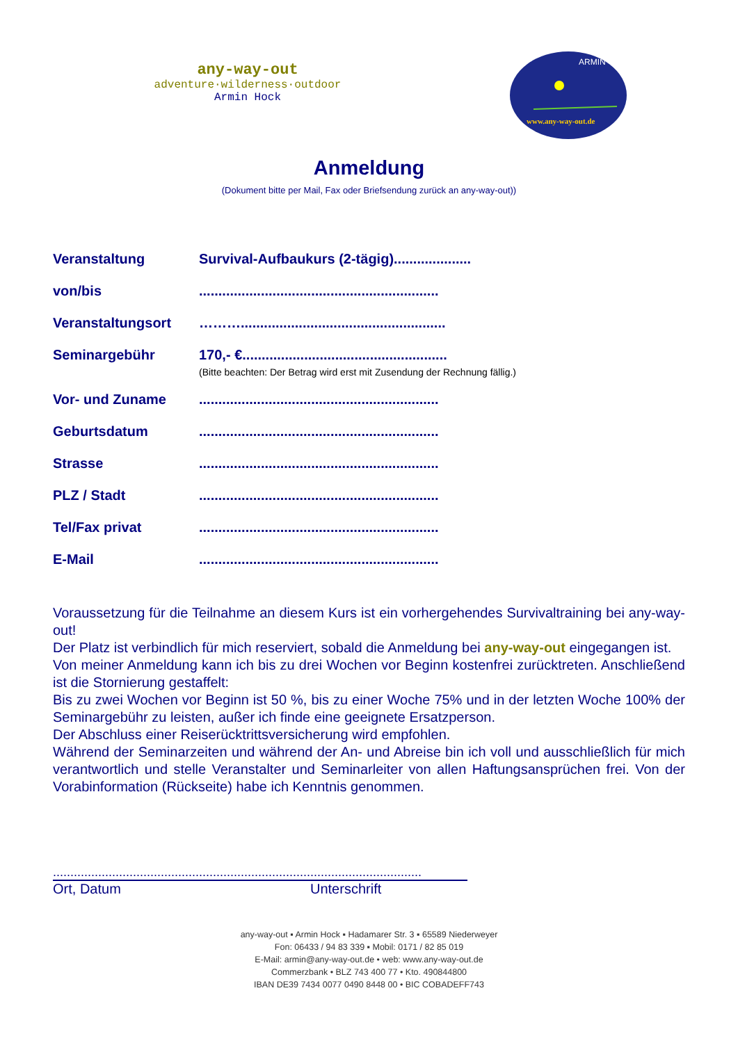any-way-out
adventure·wilderness·outdoor
Armin Hock
ARMIN
www.any-way-out.de
Anmeldung
(Dokument bitte per Mail, Fax oder Briefsendung zurück an any-way-out))
Veranstaltung Survival-Aufbaukurs (2-tägig)....................
von/bis ..............................................................
Veranstaltungsort ……….....................................................
Seminargebühr 170,- €.....................................................
(Bitte beachten: Der Betrag wird erst mit Zusendung der Rechnung fällig.)
Vor- und Zuname ..............................................................
Geburtsdatum ..............................................................
Strasse ..............................................................
PLZ / Stadt ..............................................................
Tel/Fax privat ..............................................................
E-Mail ..............................................................
Voraussetzung für die Teilnahme an diesem Kurs ist ein vorhergehendes Survivaltraining bei any-way-out!
Der Platz ist verbindlich für mich reserviert, sobald die Anmeldung bei any-way-out eingegangen ist.
Von meiner Anmeldung kann ich bis zu drei Wochen vor Beginn kostenfrei zurücktreten. Anschließend ist die Stornierung gestaffelt:
Bis zu zwei Wochen vor Beginn ist 50 %, bis zu einer Woche 75% und in der letzten Woche 100% der Seminargebühr zu leisten, außer ich finde eine geeignete Ersatzperson.
Der Abschluss einer Reiserücktrittsversicherung wird empfohlen.
Während der Seminarzeiten und während der An- und Abreise bin ich voll und ausschließlich für mich verantwortlich und stelle Veranstalter und Seminarleiter von allen Haftungsansprüchen frei. Von der Vorabinformation (Rückseite) habe ich Kenntnis genommen.
..........................................................................................................
Ort, Datum Unterschrift
any-way-out ▪ Armin Hock ▪ Hadamarer Str. 3 ▪ 65589 Niederweyer
Fon: 06433 / 94 83 339 ▪ Mobil: 0171 / 82 85 019
E-Mail: armin@any-way-out.de • web: www.any-way-out.de
Commerzbank • BLZ 743 400 77 • Kto. 490844800
IBAN DE39 7434 0077 0490 8448 00 • BIC COBADEFF743